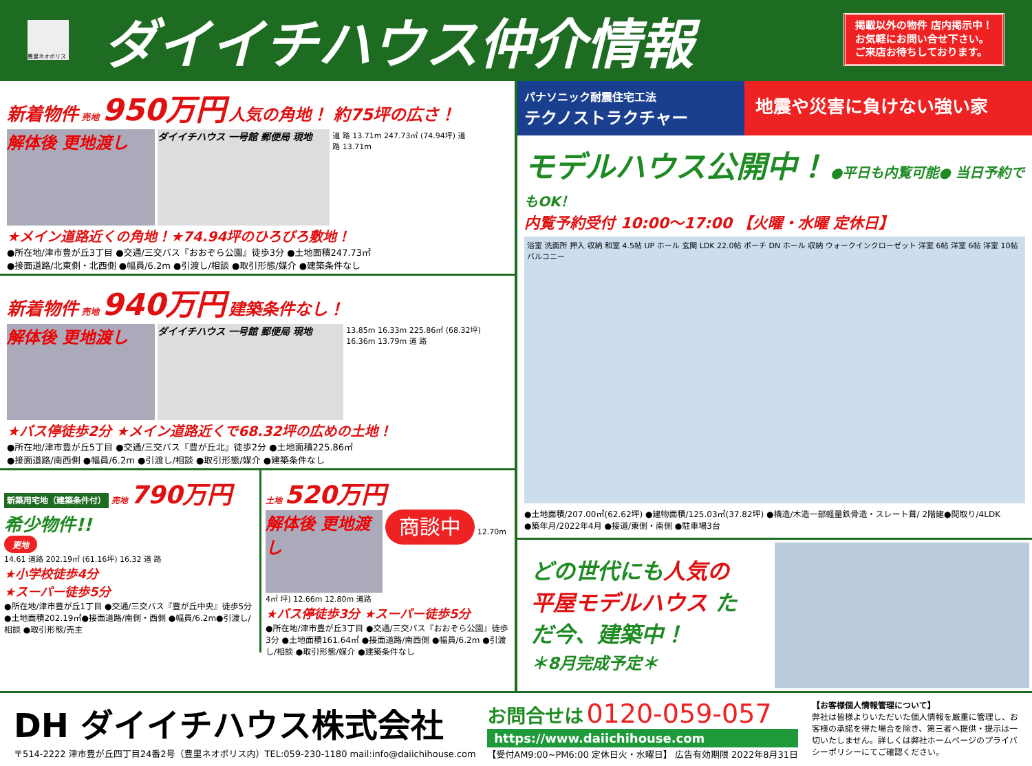豊里ネオポリス
ダイイチハウス仲介情報
掲載以外の物件 店内掲示中！
お気軽にお問い合せ下さい。
ご来店お待ちしております。
新着物件 売地 950万円 人気の角地！ 約75坪の広さ！
解体後 更地渡し ダイイチハウス 一号館 郵便局 現地 道 路 13.71m 247.73㎡ (74.94坪) 道路 13.71m
★メイン道路近くの角地！★74.94坪のひろびろ敷地！
●所在地/津市豊が丘3丁目 ●交通/三交バス『おおぞら公園』徒歩3分 ●土地面積247.73㎡
●接面道路/北東側・北西側 ●幅員/6.2m ●引渡し/相談 ●取引形態/媒介 ●建築条件なし
新着物件 売地 940万円 建築条件なし！
解体後 更地渡し ダイイチハウス 一号館 郵便局 現地 13.85m 16.33m 225.86㎡ (68.32坪) 16.36m 13.79m 道 路
★バス停徒歩2分 ★メイン道路近くで68.32坪の広めの土地！
●所在地/津市豊が丘5丁目 ●交通/三交バス『豊が丘北』徒歩2分 ●土地面積225.86㎡
●接面道路/南西側 ●幅員/6.2m ●引渡し/相談 ●取引形態/媒介 ●建築条件なし
新築用宅地（建築条件付） 売地 790万円
希少物件!!
更地
14.61 道路 202.19㎡ (61.16坪) 16.32 道 路
★小学校徒歩4分
★スーパー徒歩5分
●所在地/津市豊が丘1丁目 ●交通/三交バス『豊が丘中央』徒歩5分●土地面積202.19㎡●接面道路/南側・西側 ●幅員/6.2m●引渡し/相談 ●取引形態/売主
土地 520万円
解体後 更地渡し 商談中 12.70m 4㎡ 坪) 12.66m 12.80m 道路
★バス停徒歩3分 ★スーパー徒歩5分
●所在地/津市豊が丘3丁目 ●交通/三交バス『おおぞら公園』徒歩3分 ●土地面積161.64㎡ ●接面道路/南西側 ●幅員/6.2m ●引渡し/相談 ●取引形態/媒介 ●建築条件なし
パナソニック耐震住宅工法
テクノストラクチャー
地震や災害に負けない強い家
モデルハウス公開中！ ●平日も内覧可能● 当日予約でもOK！
内覧予約受付 10:00～17:00 【火曜・水曜 定休日】
浴室 洗面所 押入 収納 和室 4.5帖 UP ホール 玄関 LDK 22.0帖 ポーチ DN ホール 収納 ウォークインクローゼット 洋室 6帖 洋室 6帖 洋室 10帖 バルコニー
●土地面積/207.00㎡(62.62坪) ●建物面積/125.03㎡(37.82坪) ●構造/木造一部軽量鉄骨造・スレート葺/ 2階建●間取り/4LDK
●築年月/2022年4月 ●接道/東側・南側 ●駐車場3台
どの世代にも人気の 平屋モデルハウス ただ今、建築中！
＊8月完成予定＊
DH ダイイチハウス株式会社
〒514-2222 津市豊が丘四丁目24番2号（豊里ネオポリス内）TEL:059-230-1180 mail:info@daiichihouse.com
お問合せは 0120-059-057
https://www.daiichihouse.com
【受付AM9:00~PM6:00 定休日火・水曜日】 広告有効期限 2022年8月31日
【お客様個人情報管理について】
弊社は皆様よりいただいた個人情報を厳重に管理し、お客様の承諾を得た場合を除き、第三者へ提供・提示は一切いたしません。詳しくは弊社ホームページのプライバシーポリシーにてご確認ください。